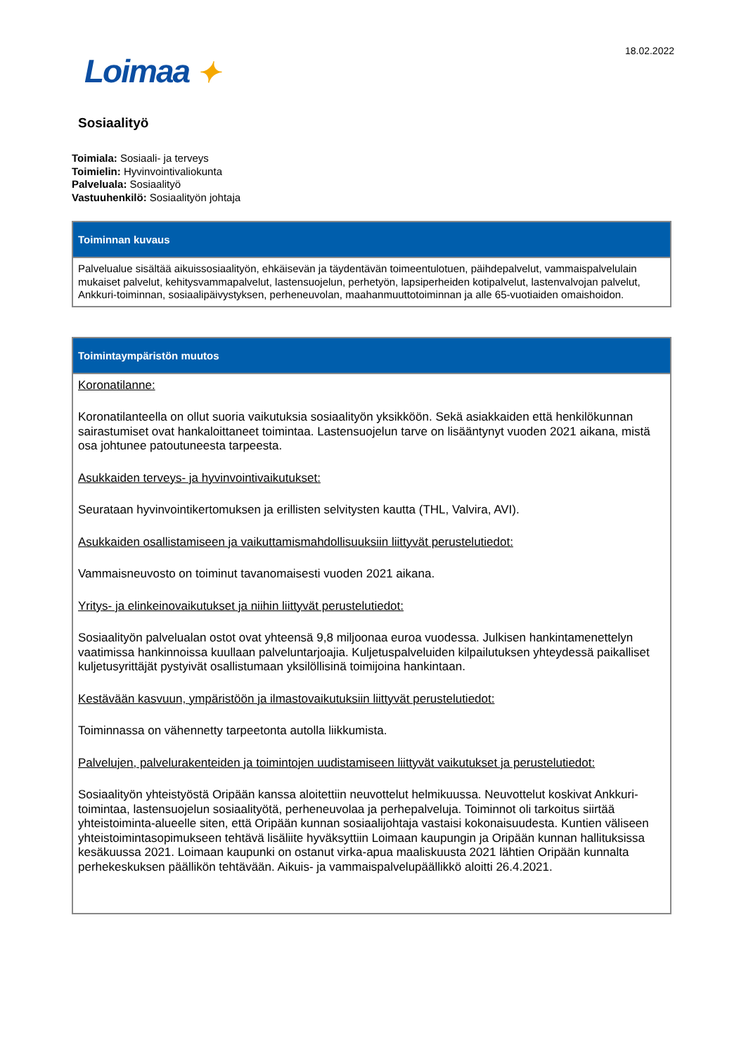18.02.2022
Loimaa ✦
Sosiaalityö
Toimiala: Sosiaali- ja terveys
Toimielin: Hyvinvointivaliokunta
Palveluala: Sosiaalityö
Vastuuhenkilö: Sosiaalityön johtaja
Toiminnan kuvaus
Palvelualue sisältää aikuissosiaalityön, ehkäisevän ja täydentävän toimeentulotuen, päihdepalvelut, vammaispalvelulain mukaiset palvelut, kehitysvammapalvelut, lastensuojelun, perhetyön, lapsiperheiden kotipalvelut, lastenvalvojan palvelut, Ankkuri-toiminnan, sosiaalipäivystyksen, perheneuvolan, maahanmuuttotoiminnan ja alle 65-vuotiaiden omaishoidon.
Toimintaympäristön muutos
Koronatilanne:
Koronatilanteella on ollut suoria vaikutuksia sosiaalityön yksikköön. Sekä asiakkaiden että henkilökunnan sairastumiset ovat hankaloittaneet toimintaa. Lastensuojelun tarve on lisääntynyt vuoden 2021 aikana, mistä osa johtunee patoutuneesta tarpeesta.
Asukkaiden terveys- ja hyvinvointivaikutukset:
Seurataan hyvinvointikertomuksen ja erillisten selvitysten kautta (THL, Valvira, AVI).
Asukkaiden osallistamiseen ja vaikuttamismahdollisuuksiin liittyvät perustelutiedot:
Vammaisneuvosto on toiminut tavanomaisesti vuoden 2021 aikana.
Yritys- ja elinkeinovaikutukset ja niihin liittyvät perustelutiedot:
Sosiaalityön palvelualan ostot ovat yhteensä 9,8 miljoonaa euroa vuodessa. Julkisen hankintamenettelyn vaatimissa hankinnoissa kuullaan palveluntarjoajia. Kuljetuspalveluiden kilpailutuksen yhteydessä paikalliset kuljetusyrittäjät pystyivät osallistumaan yksilöllisinä toimijoina hankintaan.
Kestävään kasvuun, ympäristöön ja ilmastovaikutuksiin liittyvät perustelutiedot:
Toiminnassa on vähennetty tarpeetonta autolla liikkumista.
Palvelujen, palvelurakenteiden ja toimintojen uudistamiseen liittyvät vaikutukset ja perustelutiedot:
Sosiaalityön yhteistyöstä Oripään kanssa aloitettiin neuvottelut helmikuussa. Neuvottelut koskivat Ankkuri-toimintaa, lastensuojelun sosiaalityötä, perheneuvolaa ja perhepalveluja. Toiminnot oli tarkoitus siirtää yhteistoiminta-alueelle siten, että Oripään kunnan sosiaalijohtaja vastaisi kokonaisuudesta. Kuntien väliseen yhteistoimintasopimukseen tehtävä lisäliite hyväksyttiin Loimaan kaupungin ja Oripään kunnan hallituksissa kesäkuussa 2021. Loimaan kaupunki on ostanut virka-apua maaliskuusta 2021 lähtien Oripään kunnalta perhekeskuksen päällikön tehtävään. Aikuis- ja vammaispalvelupäällikkö aloitti 26.4.2021.